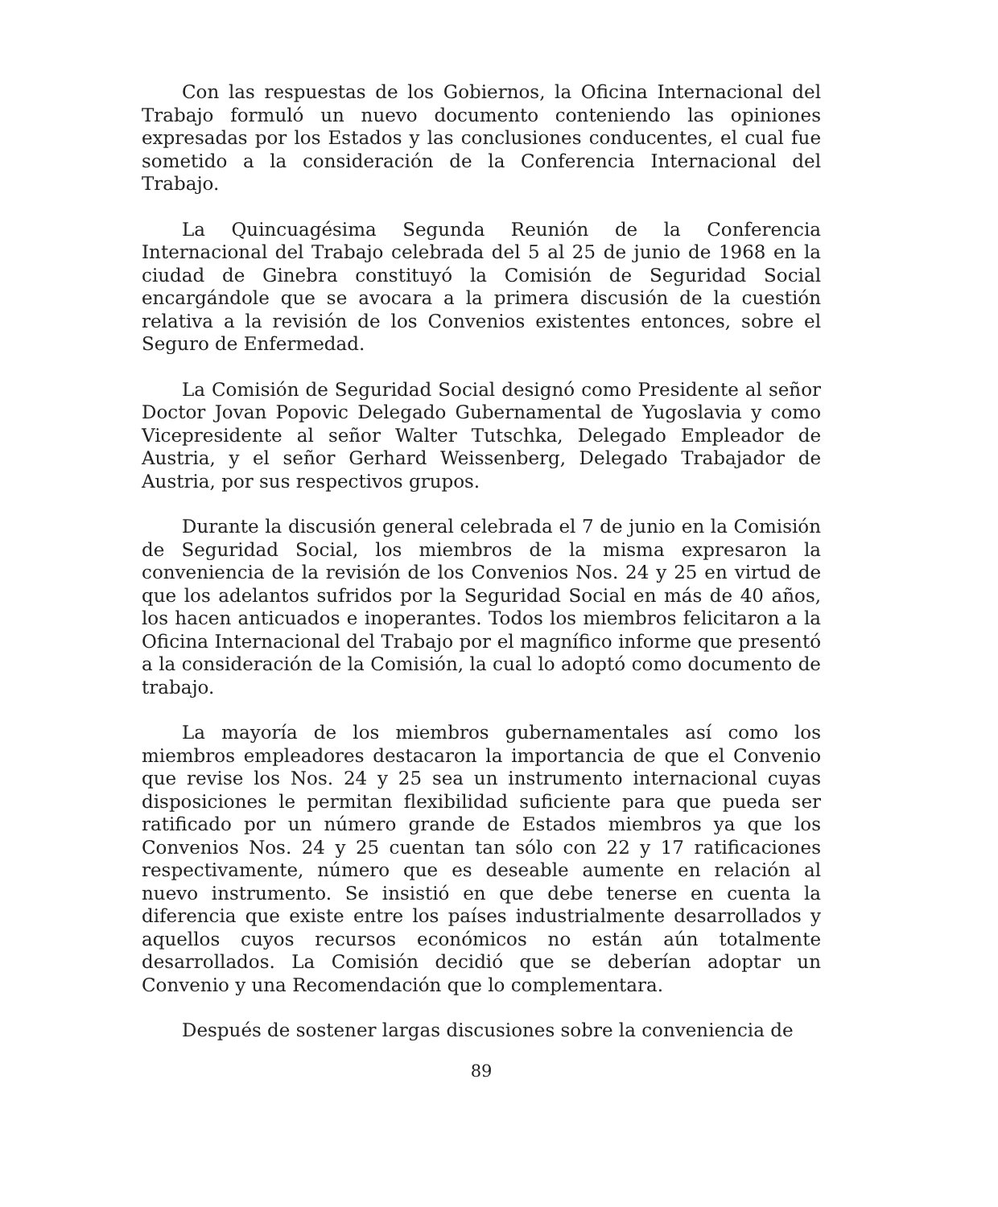Con las respuestas de los Gobiernos, la Oficina Internacional del Trabajo formuló un nuevo documento conteniendo las opiniones expresadas por los Estados y las conclusiones conducentes, el cual fue sometido a la consideración de la Conferencia Internacional del Trabajo.
La Quincuagésima Segunda Reunión de la Conferencia Internacional del Trabajo celebrada del 5 al 25 de junio de 1968 en la ciudad de Ginebra constituyó la Comisión de Seguridad Social encargándole que se avocara a la primera discusión de la cuestión relativa a la revisión de los Convenios existentes entonces, sobre el Seguro de Enfermedad.
La Comisión de Seguridad Social designó como Presidente al señor Doctor Jovan Popovic Delegado Gubernamental de Yugoslavia y como Vicepresidente al señor Walter Tutschka, Delegado Empleador de Austria, y el señor Gerhard Weissenberg, Delegado Trabajador de Austria, por sus respectivos grupos.
Durante la discusión general celebrada el 7 de junio en la Comisión de Seguridad Social, los miembros de la misma expresaron la conveniencia de la revisión de los Convenios Nos. 24 y 25 en virtud de que los adelantos sufridos por la Seguridad Social en más de 40 años, los hacen anticuados e inoperantes. Todos los miembros felicitaron a la Oficina Internacional del Trabajo por el magnífico informe que presentó a la consideración de la Comisión, la cual lo adoptó como documento de trabajo.
La mayoría de los miembros gubernamentales así como los miembros empleadores destacaron la importancia de que el Convenio que revise los Nos. 24 y 25 sea un instrumento internacional cuyas disposiciones le permitan flexibilidad suficiente para que pueda ser ratificado por un número grande de Estados miembros ya que los Convenios Nos. 24 y 25 cuentan tan sólo con 22 y 17 ratificaciones respectivamente, número que es deseable aumente en relación al nuevo instrumento. Se insistió en que debe tenerse en cuenta la diferencia que existe entre los países industrialmente desarrollados y aquellos cuyos recursos económicos no están aún totalmente desarrollados. La Comisión decidió que se deberían adoptar un Convenio y una Recomendación que lo complementara.
Después de sostener largas discusiones sobre la conveniencia de
89